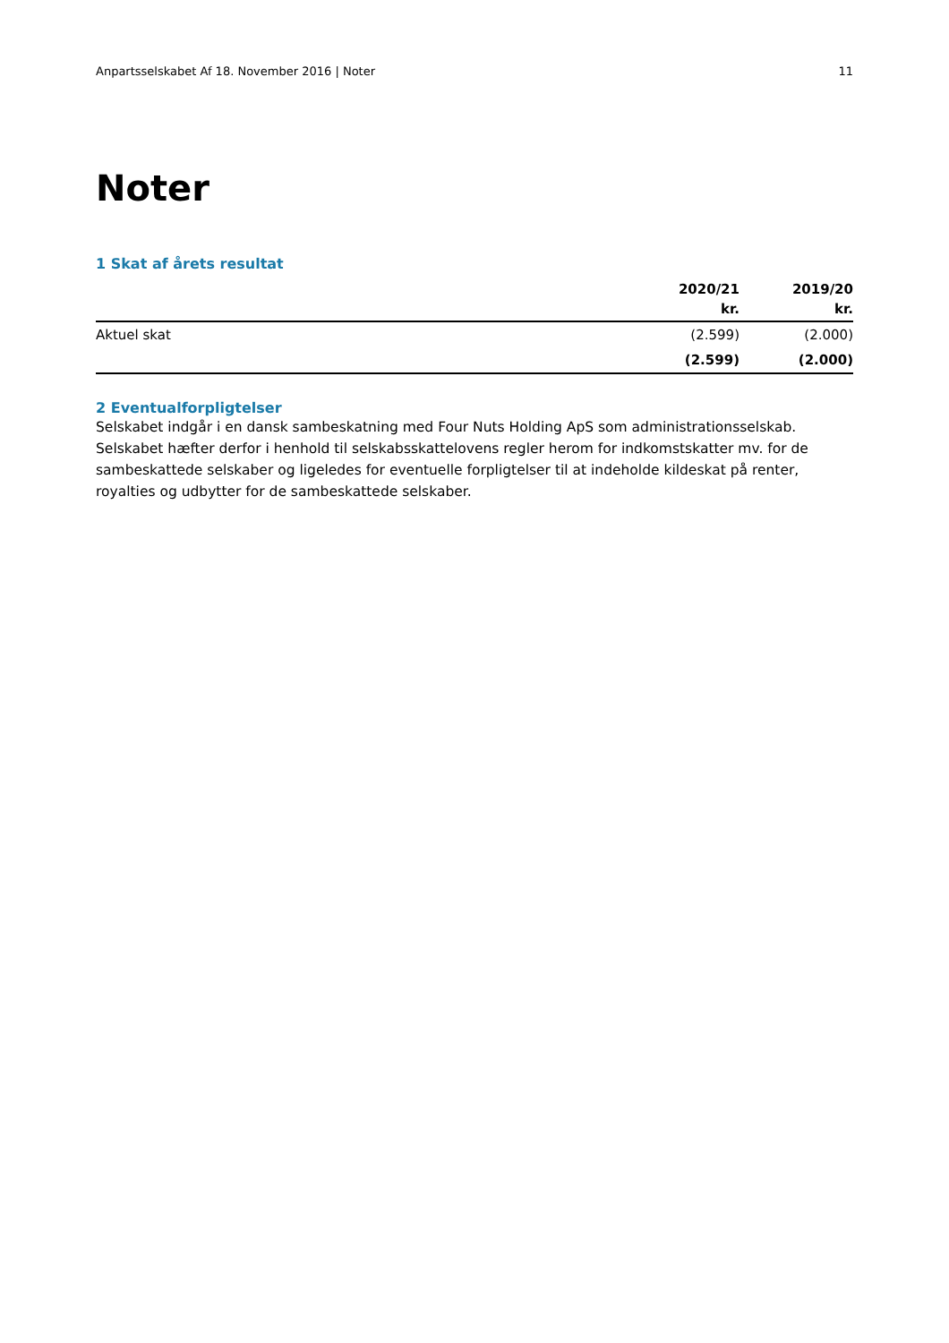Anpartsselskabet Af 18. November 2016 | Noter 11
Noter
1 Skat af årets resultat
| | 2020/21 kr. | 2019/20 kr. |
| --- | --- | --- |
| Aktuel skat | (2.599) | (2.000) |
| | (2.599) | (2.000) |
2 Eventualforpligtelser
Selskabet indgår i en dansk sambeskatning med Four Nuts Holding ApS som administrationsselskab. Selskabet hæfter derfor i henhold til selskabsskattelovens regler herom for indkomstskatter mv. for de sambeskattede selskaber og ligeledes for eventuelle forpligtelser til at indeholde kildeskat på renter, royalties og udbytter for de sambeskattede selskaber.